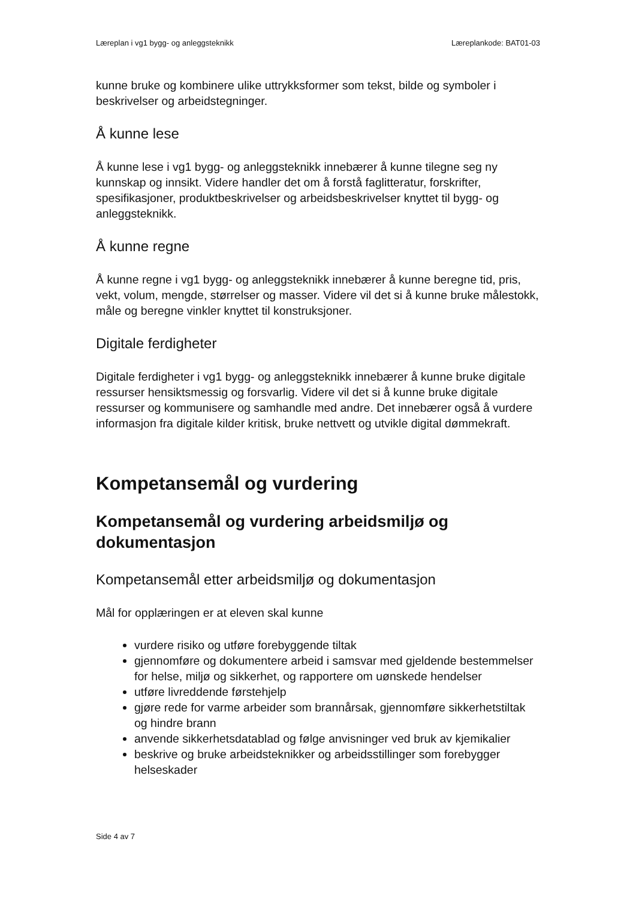Læreplan i vg1 bygg- og anleggsteknikk Læreplankode: BAT01-03
kunne bruke og kombinere ulike uttrykksformer som tekst, bilde og symboler i beskrivelser og arbeidstegninger.
Å kunne lese
Å kunne lese i vg1 bygg- og anleggsteknikk innebærer å kunne tilegne seg ny kunnskap og innsikt. Videre handler det om å forstå faglitteratur, forskrifter, spesifikasjoner, produktbeskrivelser og arbeidsbeskrivelser knyttet til bygg- og anleggsteknikk.
Å kunne regne
Å kunne regne i vg1 bygg- og anleggsteknikk innebærer å kunne beregne tid, pris, vekt, volum, mengde, størrelser og masser. Videre vil det si å kunne bruke målestokk, måle og beregne vinkler knyttet til konstruksjoner.
Digitale ferdigheter
Digitale ferdigheter i vg1 bygg- og anleggsteknikk innebærer å kunne bruke digitale ressurser hensiktsmessig og forsvarlig. Videre vil det si å kunne bruke digitale ressurser og kommunisere og samhandle med andre. Det innebærer også å vurdere informasjon fra digitale kilder kritisk, bruke nettvett og utvikle digital dømmekraft.
Kompetansemål og vurdering
Kompetansemål og vurdering arbeidsmiljø og dokumentasjon
Kompetansemål etter arbeidsmiljø og dokumentasjon
Mål for opplæringen er at eleven skal kunne
vurdere risiko og utføre forebyggende tiltak
gjennomføre og dokumentere arbeid i samsvar med gjeldende bestemmelser for helse, miljø og sikkerhet, og rapportere om uønskede hendelser
utføre livreddende førstehjelp
gjøre rede for varme arbeider som brannårsak, gjennomføre sikkerhetstiltak og hindre brann
anvende sikkerhetsdatablad og følge anvisninger ved bruk av kjemikalier
beskrive og bruke arbeidsteknikker og arbeidsstillinger som forebygger helseskader
Side 4 av 7